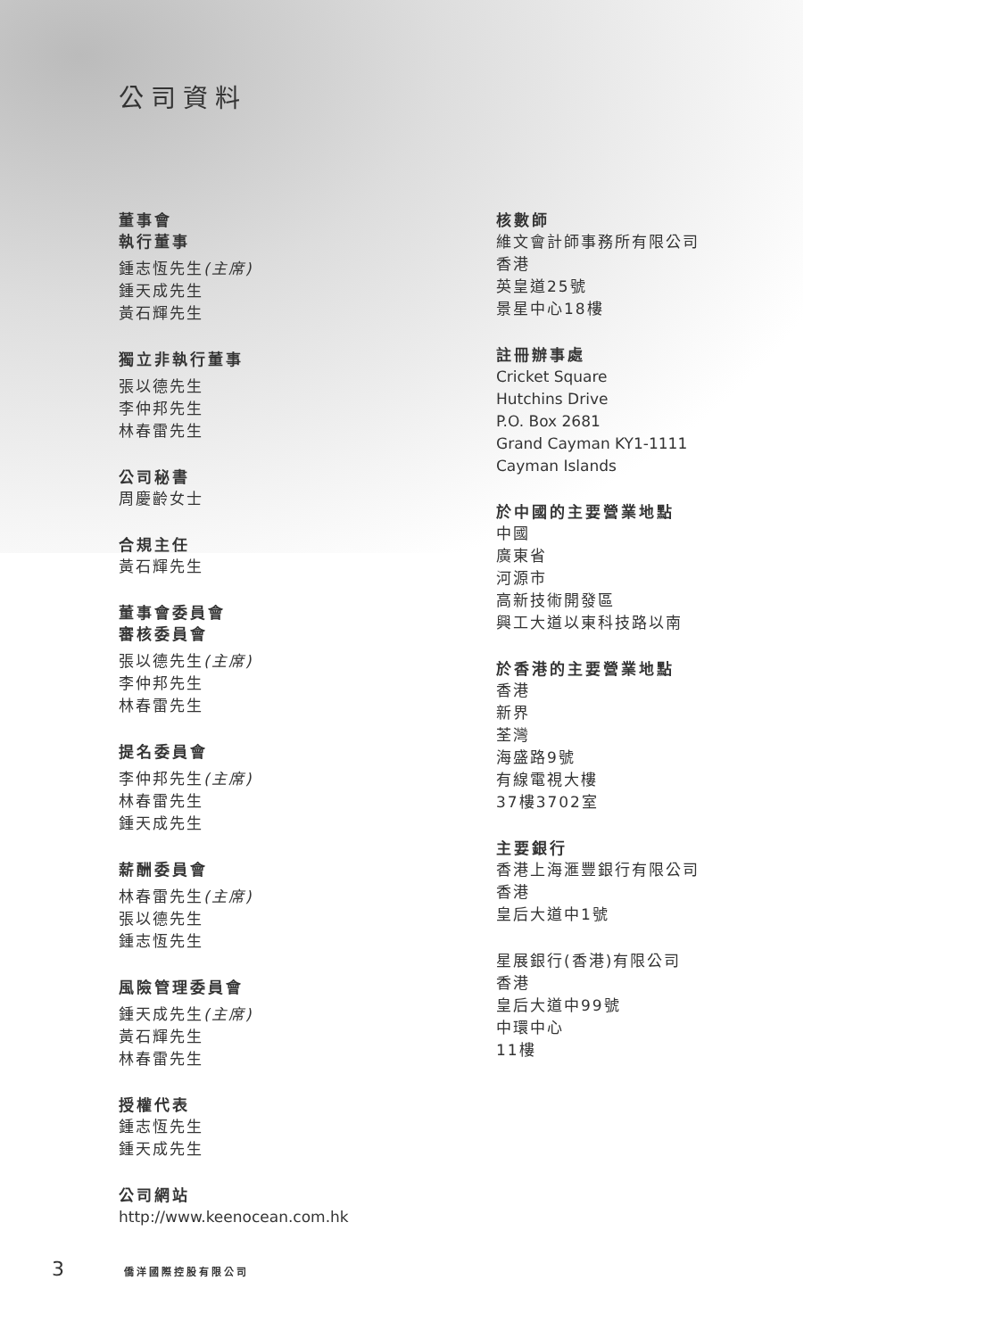公司資料
董事會
執行董事
鍾志恆先生(主席)
鍾天成先生
黃石輝先生
獨立非執行董事
張以德先生
李仲邦先生
林春雷先生
公司秘書
周慶齡女士
合規主任
黃石輝先生
董事會委員會
審核委員會
張以德先生(主席)
李仲邦先生
林春雷先生
提名委員會
李仲邦先生(主席)
林春雷先生
鍾天成先生
薪酬委員會
林春雷先生(主席)
張以德先生
鍾志恆先生
風險管理委員會
鍾天成先生(主席)
黃石輝先生
林春雷先生
授權代表
鍾志恆先生
鍾天成先生
公司網站
http://www.keenocean.com.hk
核數師
維文會計師事務所有限公司
香港
英皇道25號
景星中心18樓
註冊辦事處
Cricket Square
Hutchins Drive
P.O. Box 2681
Grand Cayman KY1-1111
Cayman Islands
於中國的主要營業地點
中國
廣東省
河源市
高新技術開發區
興工大道以東科技路以南
於香港的主要營業地點
香港
新界
荃灣
海盛路9號
有線電視大樓
37樓3702室
主要銀行
香港上海滙豐銀行有限公司
香港
皇后大道中1號
星展銀行(香港)有限公司
香港
皇后大道中99號
中環中心
11樓
3 僑洋國際控股有限公司